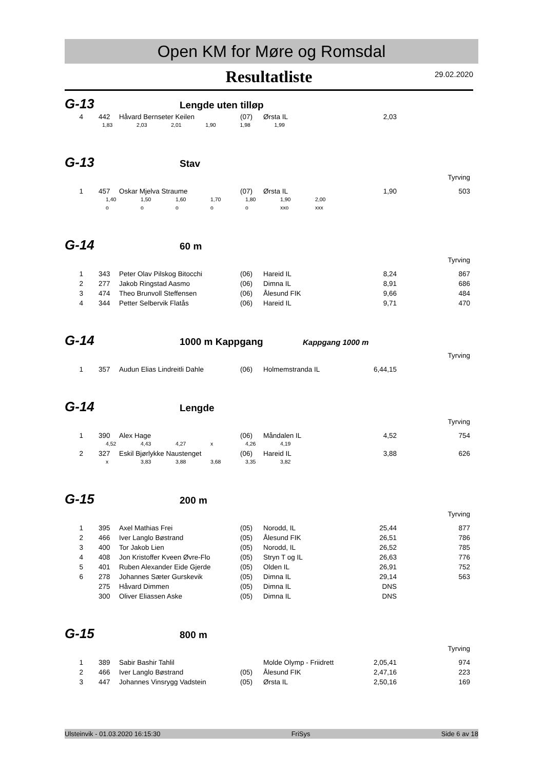Open KM for Møre og Romsdal
Resultatliste
29.02.2020
G-13
Lengde uten tilløp
| 4 | | 442 | Håvard Bernseter Keilen | (07) | Ørsta IL | 2,03 | |
| 1,83 2,03 2,01 1,90 1,98 1,99 |
G-13
Stav
Tyrving
| 1 | | 457 | Oskar Mjelva Straume | (07) | Ørsta IL | 1,90 | 503 |
| | 1,40 | 1,50 | 1,60 | 1,70 | 1,80 | 1,90 | 2,00 |
| | o | o | o | o | o | xxo | xxx |
G-14
60 m
Tyrving
| 1 | | 343 | Peter Olav Pilskog Bitocchi | (06) | Hareid IL | 8,24 | 867 |
| 2 | | 277 | Jakob Ringstad Aasmo | (06) | Dimna IL | 8,91 | 686 |
| 3 | | 474 | Theo Brunvoll Steffensen | (06) | Ålesund FIK | 9,66 | 484 |
| 4 | | 344 | Petter Selbervik Flatås | (06) | Hareid IL | 9,71 | 470 |
G-14
1000 m Kappgang
Kappgang 1000 m
Tyrving
| 1 | | 357 | Audun Elias Lindreitli Dahle | (06) | Holmemstranda IL | 6,44,15 | |
G-14
Lengde
Tyrving
| 1 | | 390 | Alex Hage | (06) | Måndalen IL | 4,52 | 754 |
| | 4,52 | 4,43 | 4,27 | x | 4,26 | 4,19 |
| 2 | | 327 | Eskil Bjørlykke Naustenget | (06) | Hareid IL | 3,88 | 626 |
| | x | 3,83 | 3,88 | 3,68 | 3,35 | 3,82 |
G-15
200 m
Tyrving
| 1 | | 395 | Axel Mathias Frei | (05) | Norodd, IL | 25,44 | 877 |
| 2 | | 466 | Iver Langlo Bøstrand | (05) | Ålesund FIK | 26,51 | 786 |
| 3 | | 400 | Tor Jakob Lien | (05) | Norodd, IL | 26,52 | 785 |
| 4 | | 408 | Jon Kristoffer Kveen Øvre-Flo | (05) | Stryn T og IL | 26,63 | 776 |
| 5 | | 401 | Ruben Alexander Eide Gjerde | (05) | Olden IL | 26,91 | 752 |
| 6 | | 278 | Johannes Sæter Gurskevik | (05) | Dimna IL | 29,14 | 563 |
| | | 275 | Håvard Dimmen | (05) | Dimna IL | DNS | |
| | | 300 | Oliver Eliassen Aske | (05) | Dimna IL | DNS | |
G-15
800 m
Tyrving
| 1 | | 389 | Sabir Bashir Tahlil | | Molde Olymp - Friidrett | 2,05,41 | 974 |
| 2 | | 466 | Iver Langlo Bøstrand | (05) | Ålesund FIK | 2,47,16 | 223 |
| 3 | | 447 | Johannes Vinsrygg Vadstein | (05) | Ørsta IL | 2,50,16 | 169 |
Ulsteinvik - 01.03.2020 16:15:30 FriSys Side 6 av 18